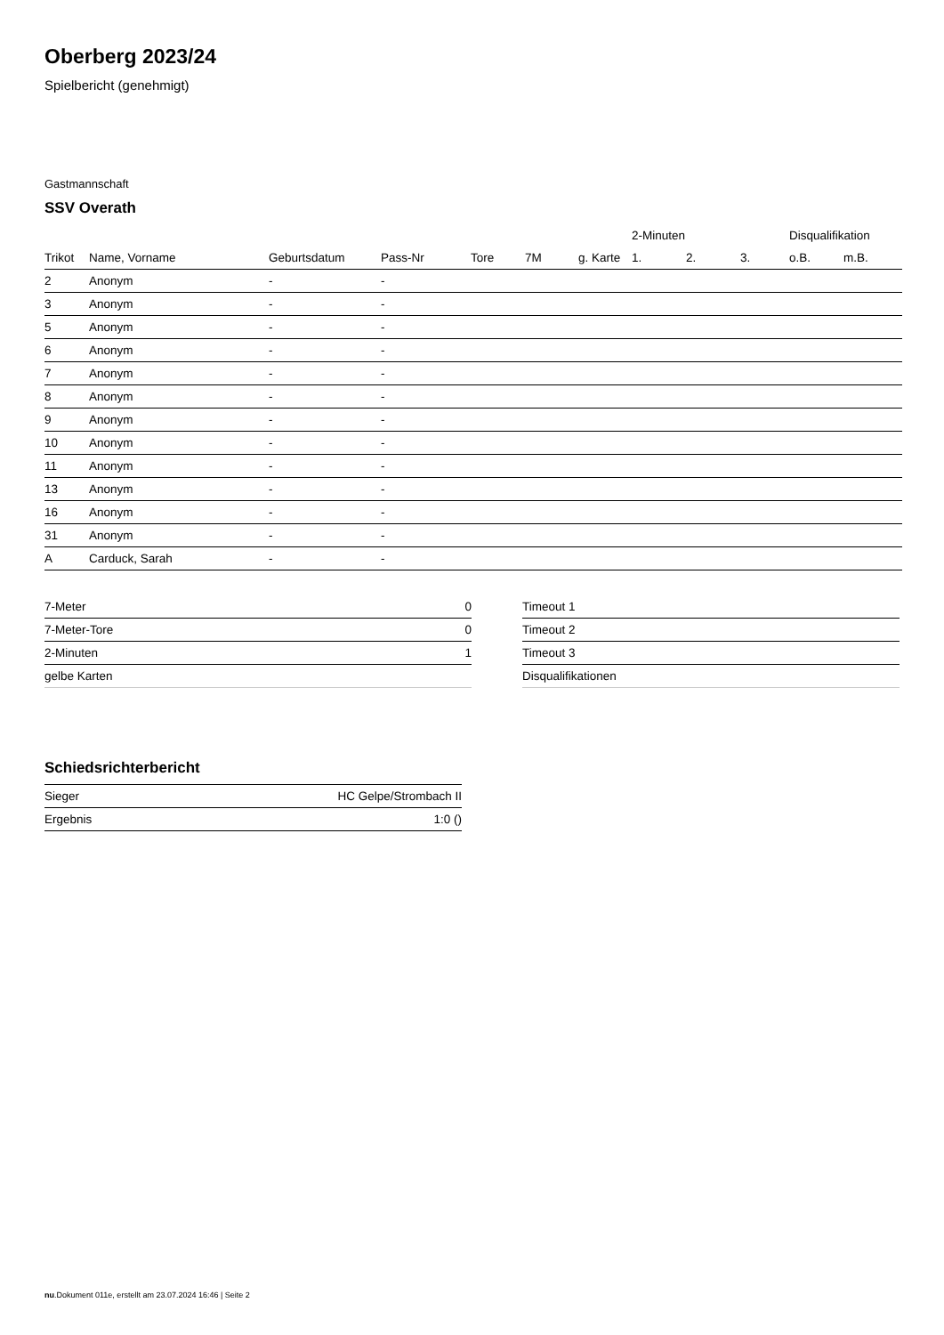Oberberg 2023/24
Spielbericht (genehmigt)
Gastmannschaft
SSV Overath
| | | | | | | | 2-Minuten | | | Disqualifikation | |
| --- | --- | --- | --- | --- | --- | --- | --- | --- | --- | --- | --- |
| Trikot | Name, Vorname | Geburtsdatum | Pass-Nr | Tore | 7M | g. Karte | 1. | 2. | 3. | o.B. | m.B. |
| 2 | Anonym | - | - | | | | | | | | |
| 3 | Anonym | - | - | | | | | | | | |
| 5 | Anonym | - | - | | | | | | | | |
| 6 | Anonym | - | - | | | | | | | | |
| 7 | Anonym | - | - | | | | | | | | |
| 8 | Anonym | - | - | | | | | | | | |
| 9 | Anonym | - | - | | | | | | | | |
| 10 | Anonym | - | - | | | | | | | | |
| 11 | Anonym | - | - | | | | | | | | |
| 13 | Anonym | - | - | | | | | | | | |
| 16 | Anonym | - | - | | | | | | | | |
| 31 | Anonym | - | - | | | | | | | | |
| A | Carduck, Sarah | - | - | | | | | | | | |
| 7-Meter | 0 |
| 7-Meter-Tore | 0 |
| 2-Minuten | 1 |
| gelbe Karten | |
| Timeout 1 |
| Timeout 2 |
| Timeout 3 |
| Disqualifikationen |
Schiedsrichterbericht
| Sieger | HC Gelpe/Strombach II |
| Ergebnis | 1:0 () |
nu.Dokument 011e, erstellt am 23.07.2024 16:46 | Seite 2